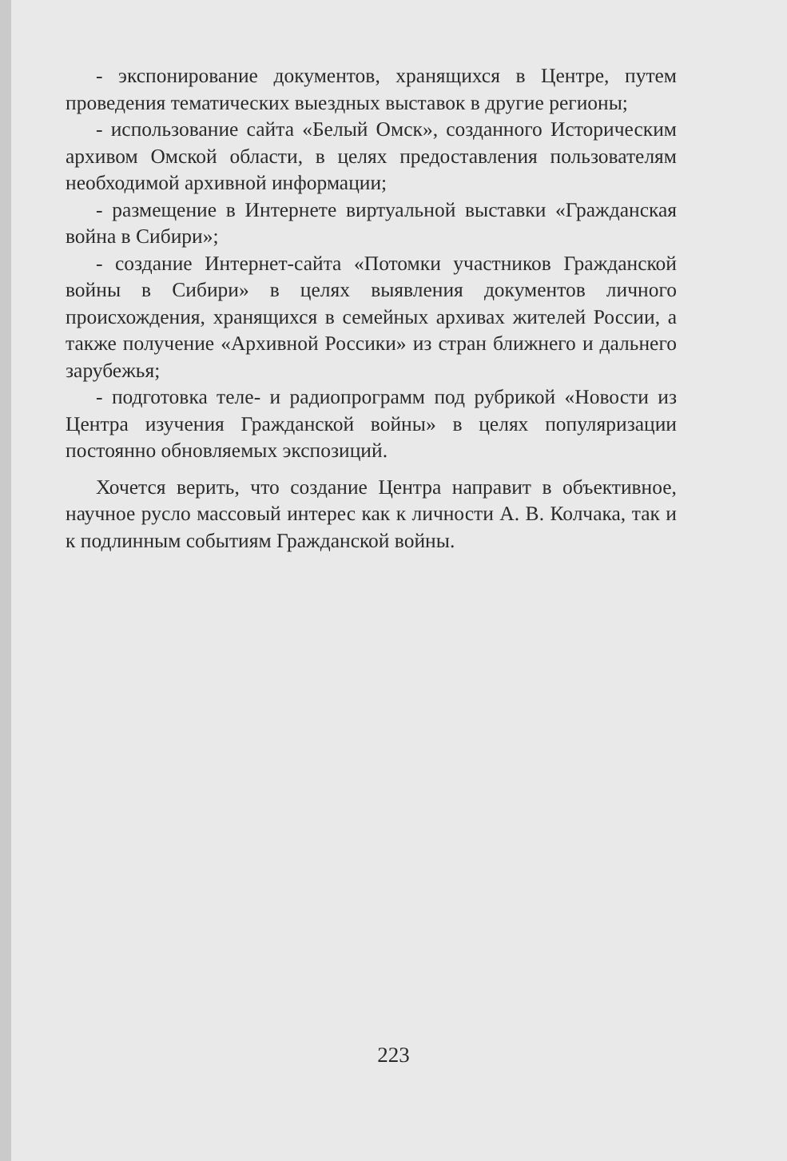- экспонирование документов, хранящихся в Центре, путем проведения тематических выездных выставок в другие регионы;
- использование сайта «Белый Омск», созданного Историческим архивом Омской области, в целях предоставления пользователям необходимой архивной информации;
- размещение в Интернете виртуальной выставки «Гражданская война в Сибири»;
- создание Интернет-сайта «Потомки участников Гражданской войны в Сибири» в целях выявления документов личного происхождения, хранящихся в семейных архивах жителей России, а также получение «Архивной Россики» из стран ближнего и дальнего зарубежья;
- подготовка теле- и радиопрограмм под рубрикой «Новости из Центра изучения Гражданской войны» в целях популяризации постоянно обновляемых экспозиций.
Хочется верить, что создание Центра направит в объективное, научное русло массовый интерес как к личности А. В. Колчака, так и к подлинным событиям Гражданской войны.
223